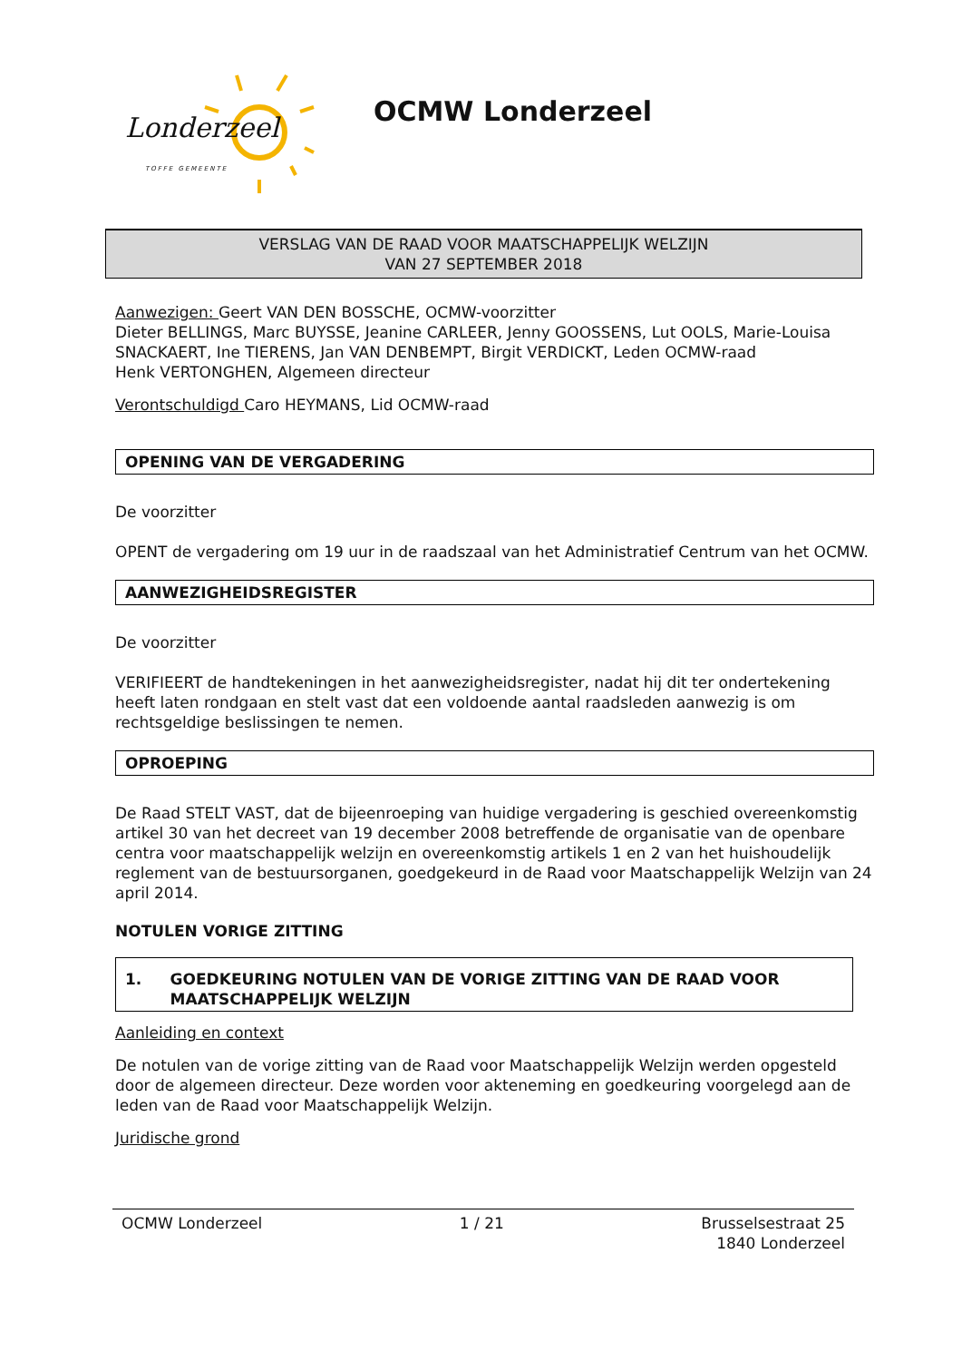Londerzeel
TOFFE GEMEENTE
OCMW Londerzeel
VERSLAG VAN DE RAAD VOOR MAATSCHAPPELIJK WELZIJN
VAN 27 SEPTEMBER 2018
Aanwezigen: Geert VAN DEN BOSSCHE, OCMW-voorzitter
Dieter BELLINGS, Marc BUYSSE, Jeanine CARLEER, Jenny GOOSSENS, Lut OOLS, Marie-Louisa SNACKAERT, Ine TIERENS, Jan VAN DENBEMPT, Birgit VERDICKT, Leden OCMW-raad
Henk VERTONGHEN, Algemeen directeur
Verontschuldigd Caro HEYMANS, Lid OCMW-raad
OPENING VAN DE VERGADERING
De voorzitter
OPENT de vergadering om 19 uur in de raadszaal van het Administratief Centrum van het OCMW.
AANWEZIGHEIDSREGISTER
De voorzitter
VERIFIEERT de handtekeningen in het aanwezigheidsregister, nadat hij dit ter ondertekening heeft laten rondgaan en stelt vast dat een voldoende aantal raadsleden aanwezig is om rechtsgeldige beslissingen te nemen.
OPROEPING
De Raad STELT VAST, dat de bijeenroeping van huidige vergadering is geschied overeenkomstig artikel 30 van het decreet van 19 december 2008 betreffende de organisatie van de openbare centra voor maatschappelijk welzijn en overeenkomstig artikels 1 en 2 van het huishoudelijk reglement van de bestuursorganen, goedgekeurd in de Raad voor Maatschappelijk Welzijn van 24 april 2014.
NOTULEN VORIGE ZITTING
1. GOEDKEURING NOTULEN VAN DE VORIGE ZITTING VAN DE RAAD VOOR MAATSCHAPPELIJK WELZIJN
Aanleiding en context
De notulen van de vorige zitting van de Raad voor Maatschappelijk Welzijn werden opgesteld door de algemeen directeur. Deze worden voor akteneming en goedkeuring voorgelegd aan de leden van de Raad voor Maatschappelijk Welzijn.
Juridische grond
OCMW Londerzeel 1 / 21 Brusselsestraat 25
1840 Londerzeel